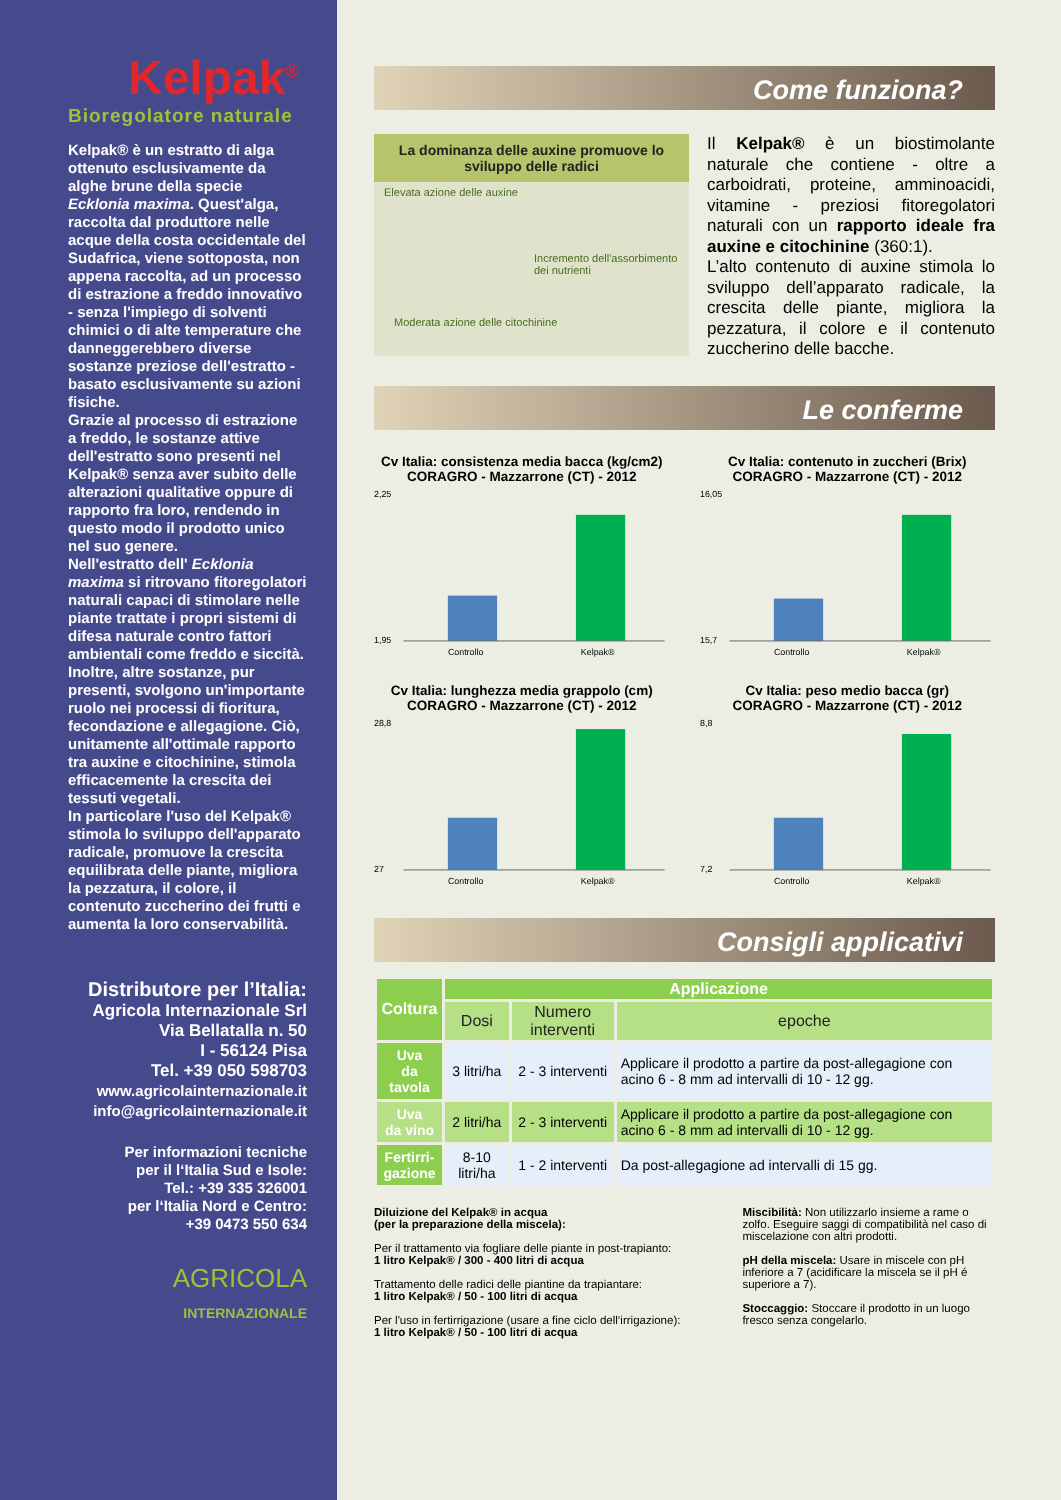Kelpak<sup>®</sup>
Bioregolatore naturale
Kelpak® è un estratto di alga ottenuto esclusivamente da alghe brune della specie Ecklonia maxima. Quest'alga, raccolta dal produttore nelle acque della costa occidentale del Sudafrica, viene sottoposta, non appena raccolta, ad un processo di estrazione a freddo innovativo - senza l'impiego di solventi chimici o di alte temperature che danneggerebbero diverse sostanze preziose dell'estratto - basato esclusivamente su azioni fisiche.
Grazie al processo di estrazione a freddo, le sostanze attive dell'estratto sono presenti nel Kelpak® senza aver subito delle alterazioni qualitative oppure di rapporto fra loro, rendendo in questo modo il prodotto unico nel suo genere.
Nell'estratto dell' Ecklonia maxima si ritrovano fitoregolatori naturali capaci di stimolare nelle piante trattate i propri sistemi di difesa naturale contro fattori ambientali come freddo e siccità. Inoltre, altre sostanze, pur presenti, svolgono un'importante ruolo nei processi di fioritura, fecondazione e allegagione. Ciò, unitamente all'ottimale rapporto tra auxine e citochinine, stimola efficacemente la crescita dei tessuti vegetali.
In particolare l'uso del Kelpak® stimola lo sviluppo dell'apparato radicale, promuove la crescita equilibrata delle piante, migliora la pezzatura, il colore, il contenuto zuccherino dei frutti e aumenta la loro conservabilità.
Distributore per l’Italia:
Agricola Internazionale Srl
Via Bellatalla n. 50
I - 56124 Pisa
Tel. +39 050 598703
www.agricolainternazionale.it
info@agricolainternazionale.it
Per informazioni tecniche
per il l‘Italia Sud e Isole:
Tel.: +39 335 326001
per l‘Italia Nord e Centro:
+39 0473 550 634
AGRICOLA
INTERNAZIONALE
Come funziona?
La dominanza delle auxine promuove lo sviluppo delle radici
Elevata azione delle auxine
Incremento dell'assorbimento dei nutrienti
Moderata azione delle citochinine
Il Kelpak® è un biostimolante naturale che contiene - oltre a carboidrati, proteine, amminoacidi, vitamine - preziosi fitoregolatori naturali con un rapporto ideale fra auxine e citochinine (360:1).
L’alto contenuto di auxine stimola lo sviluppo dell’apparato radicale, la crescita delle piante, migliora la pezzatura, il colore e il contenuto zuccherino delle bacche.
Le conferme
Cv Italia: consistenza media bacca (kg/cm2)
CORAGRO - Mazzarrone (CT) - 2012
2,25
1,95
Controllo
Kelpak®
Cv Italia: contenuto in zuccheri (Brix)
CORAGRO - Mazzarrone (CT) - 2012
16,05
15,7
Controllo
Kelpak®
Cv Italia: lunghezza media grappolo (cm)
CORAGRO - Mazzarrone (CT) - 2012
28,8
27
Controllo
Kelpak®
Cv Italia: peso medio bacca (gr)
CORAGRO - Mazzarrone (CT) - 2012
8,8
7,2
Controllo
Kelpak®
Consigli applicativi
| Coltura | Applicazione | | |
| --- | --- | --- | --- |
| | Dosi | Numero interventi | epoche |
| Uva da tavola | 3 litri/ha | 2 - 3 interventi | Applicare il prodotto a partire da post-allegagione con acino 6 - 8 mm ad intervalli di 10 - 12 gg. |
| Uva da vino | 2 litri/ha | 2 - 3 interventi | Applicare il prodotto a partire da post-allegagione con acino 6 - 8 mm ad intervalli di 10 - 12 gg. |
| Fertirri- gazione | 8-10 litri/ha | 1 - 2 interventi | Da post-allegagione ad intervalli di 15 gg. |
Diluizione del Kelpak® in acqua
(per la preparazione della miscela):
Per il trattamento via fogliare delle piante in post-trapianto:
1 litro Kelpak® / 300 - 400 litri di acqua
Trattamento delle radici delle piantine da trapiantare:
1 litro Kelpak® / 50 - 100 litri di acqua
Per l'uso in fertirrigazione (usare a fine ciclo dell‘irrigazione):
1 litro Kelpak® / 50 - 100 litri di acqua
Miscibilità: Non utilizzarlo insieme a rame o zolfo. Eseguire saggi di compatibilità nel caso di miscelazione con altri prodotti.
pH della miscela: Usare in miscele con pH inferiore a 7 (acidificare la miscela se il pH é superiore a 7).
Stoccaggio: Stoccare il prodotto in un luogo fresco senza congelarlo.